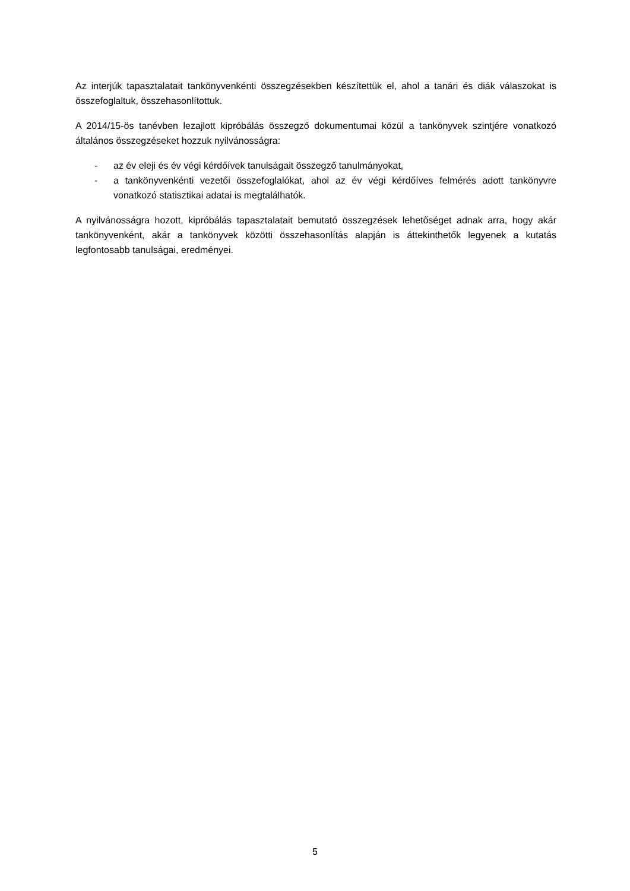Az interjúk tapasztalatait tankönyvenkénti összegzésekben készítettük el, ahol a tanári és diák válaszokat is összefoglaltuk, összehasonlítottuk.
A 2014/15-ös tanévben lezajlott kipróbálás összegző dokumentumai közül a tankönyvek szintjére vonatkozó általános összegzéseket hozzuk nyilvánosságra:
- az év eleji és év végi kérdőívek tanulságait összegző tanulmányokat,
- a tankönyvenkénti vezetői összefoglalókat, ahol az év végi kérdőíves felmérés adott tankönyvre vonatkozó statisztikai adatai is megtalálhatók.
A nyilvánosságra hozott, kipróbálás tapasztalatait bemutató összegzések lehetőséget adnak arra, hogy akár tankönyvenként, akár a tankönyvek közötti összehasonlítás alapján is áttekinthetők legyenek a kutatás legfontosabb tanulságai, eredményei.
5